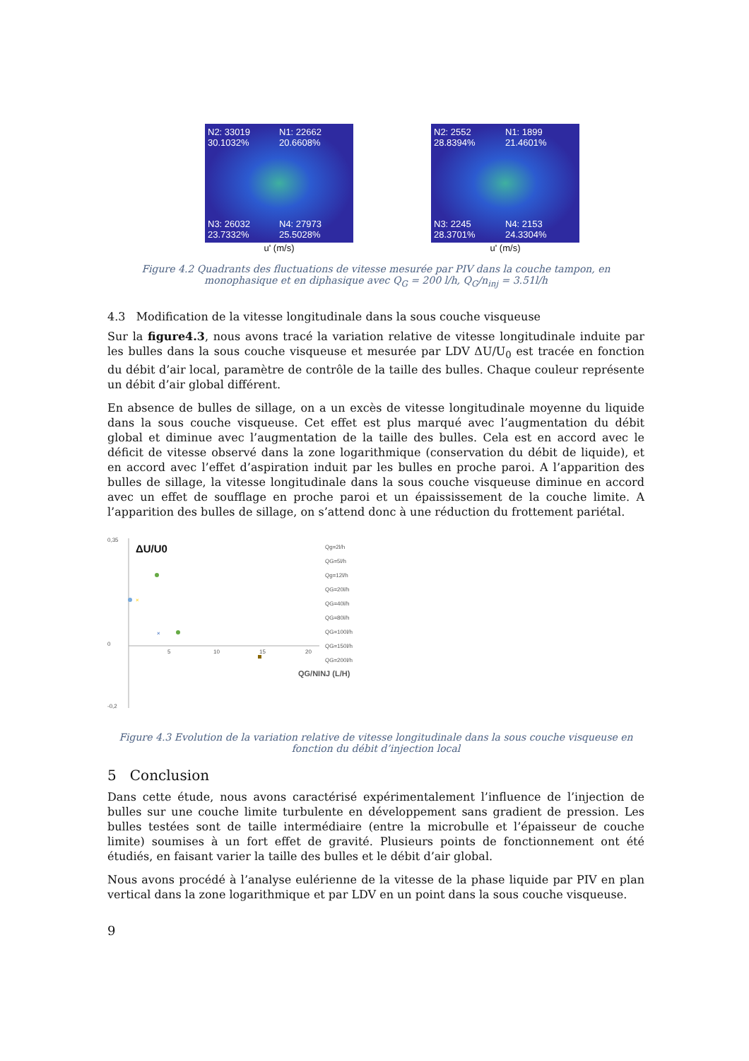N2: 33019
30.1032%
N1: 22662
20.6608%
N3: 26032
23.7332%
N4: 27973
25.5028%
u' (m/s)
N2: 2552
28.8394%
N1: 1899
21.4601%
N3: 2245
28.3701%
N4: 2153
24.3304%
u' (m/s)
Figure 4.2 Quadrants des fluctuations de vitesse mesurée par PIV dans la couche tampon, en monophasique et en diphasique avec Q<sub>G</sub> = 200 l/h, Q<sub>G</sub>/n<sub>inj</sub> = 3.51l/h
4.3 Modification de la vitesse longitudinale dans la sous couche visqueuse
Sur la figure4.3, nous avons tracé la variation relative de vitesse longitudinale induite par les bulles dans la sous couche visqueuse et mesurée par LDV ΔU/U<sub>0</sub> est tracée en fonction du débit d’air local, paramètre de contrôle de la taille des bulles. Chaque couleur représente un débit d’air global différent.
En absence de bulles de sillage, on a un excès de vitesse longitudinale moyenne du liquide dans la sous couche visqueuse. Cet effet est plus marqué avec l’augmentation du débit global et diminue avec l’augmentation de la taille des bulles. Cela est en accord avec le déficit de vitesse observé dans la zone logarithmique (conservation du débit de liquide), et en accord avec l’effet d’aspiration induit par les bulles en proche paroi. A l’apparition des bulles de sillage, la vitesse longitudinale dans la sous couche visqueuse diminue en accord avec un effet de soufflage en proche paroi et un épaississement de la couche limite. A l’apparition des bulles de sillage, on s’attend donc à une réduction du frottement pariétal.
0,35
0
-0,2
ΔU/U0
5
10
15
20
QG/NINJ (L/H)
×
×
Qg=2l/h
QG=5l/h
Qg=12l/h
QG=20l/h
QG=40l/h
QG=80l/h
QG=100l/h
QG=150l/h
QG=200l/h
Figure 4.3 Evolution de la variation relative de vitesse longitudinale dans la sous couche visqueuse en fonction du débit d’injection local
5 Conclusion
Dans cette étude, nous avons caractérisé expérimentalement l’influence de l’injection de bulles sur une couche limite turbulente en développement sans gradient de pression. Les bulles testées sont de taille intermédiaire (entre la microbulle et l’épaisseur de couche limite) soumises à un fort effet de gravité. Plusieurs points de fonctionnement ont été étudiés, en faisant varier la taille des bulles et le débit d’air global.
Nous avons procédé à l’analyse eulérienne de la vitesse de la phase liquide par PIV en plan vertical dans la zone logarithmique et par LDV en un point dans la sous couche visqueuse.
9